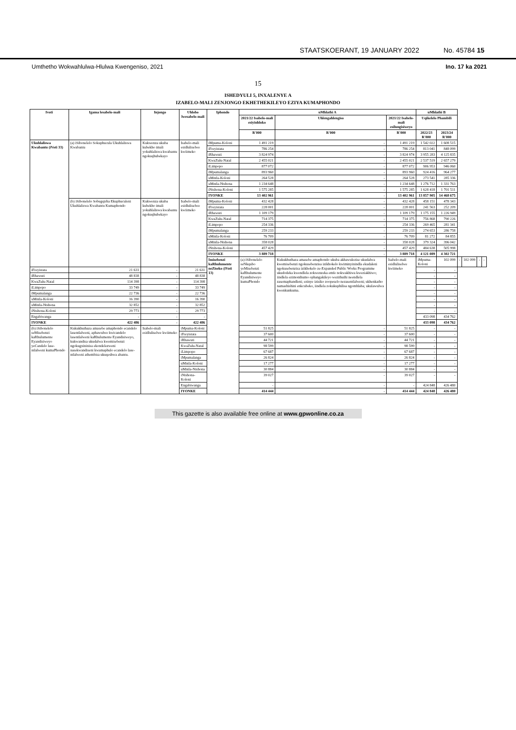STAATSKOERANT, 19 JANUARY 2022 No. 45784 15
Umthetho Wokwahlulwa-Hlulwa Kwengeniso, 2021 Ino. 17 ka 2021
15
ISHEDYULI 5, INXALENYE A
IZABELO-MALI ZENJONGO EKHETHEKILEYO EZIYA KUMAPHONDO
| Ivoti | Igama lesabelo-mali | Injongo | Uhlobo lwesabelo-mali | Iphondo | uMhlathi A | | | uMhlathi B | | | | | |
| --- | --- | --- | --- | --- | --- | --- | --- | --- | --- | --- | --- | --- | --- |
| | | | | | 2021/22 Isabelo-mali esiyinhloko | Uhlengahlengiso | 2021/22 Isabelo-mali esilungisiweyo | Uqikelelo Phambili | | | | | |
| | | | | | R'000 | R'000 | R'000 | 2022/23 R'000 | 2023/24 R'000 | | | | |
| Ukuhlaliswa Kwabantu (iVoti 33) | (a) iSibonelelo Sokuphucula Ukuhlaliswa Kwabantu | Kukwenza ukuba kubekho imali yokuhlaliswa kwabantu ngokuqhubekayo | Isabelo-mali esidluliselwe kwiimeko | iMpuma-Koloni | 1 491 219 | - | 1 491 219 | 1 542 022 | 1 608 515 | | | | |
| | | | | iFreyistata | 786 254 | - | 786 254 | 813 041 | 848 099 | | | | |
| | | | | iRhawuti | 3 824 974 | - | 3 824 974 | 3 955 283 | 4 125 835 | | | | |
| | | | | KwaZulu-Natal | 2 455 021 | - | 2 455 021 | 2 537 519 | 2 657 279 | | | | |
| | | | | iLimpopo | 877 072 | - | 877 072 | 906 953 | 946 060 | | | | |
| | | | | iMpumalanga | 893 960 | - | 893 960 | 924 416 | 964 277 | | | | |
| | | | | uMntla-Koloni | 264 528 | - | 264 528 | 273 541 | 285 336 | | | | |
| | | | | uMntla-Ntshona | 1 234 648 | - | 1 234 648 | 1 276 712 | 1 331 763 | | | | |
| | | | | iNtshona-Koloni | 1 575 285 | - | 1 575 285 | 1 628 418 | 1 701 511 | | | | |
| | | | | IYONKE | 13 402 961 | - | 13 402 961 | 13 857 905 | 14 468 675 | | | | |
| | (b) iSibonelelo Sobugqirha Ekuphuculeni Ukuhlaliswa Kwabantu Kumaphondo | Kukwenza ukuba kubekho imali yokuhlaliswa kwabantu ngokuqhubekayo | Isabelo-mali esidluliselwe kwiimeko | iMpuma-Koloni | 432 428 | - | 432 428 | 458 151 | 478 343 | | | | |
| | | | | iFreyistata | 228 001 | - | 228 001 | 241 563 | 252 209 | | | | |
| | | | | iRhawuti | 1 109 179 | - | 1 109 179 | 1 175 155 | 1 226 949 | | | | |
| | | | | KwaZulu-Natal | 714 375 | - | 714 375 | 756 868 | 790 226 | | | | |
| | | | | iLimpopo | 254 336 | - | 254 336 | 269 465 | 281 341 | | | | |
| | | | | iMpumalanga | 259 233 | - | 259 233 | 274 653 | 286 758 | | | | |
| | | | | uMntla-Koloni | 76 709 | - | 76 709 | 81 272 | 84 855 | | | | |
| | | | | uMntla-Ntshona | 358 028 | - | 358 028 | 379 324 | 396 042 | | | | |
| | | | | iNtshona-Koloni | 457 429 | - | 457 429 | 484 638 | 505 998 | | | | |
| | | | | IYONKE | 3 889 718 | - | 3 889 718 | 4 121 089 | 4 302 721 | | | | |
| | | | | Imisebenzi kaRhulumente neZiseko (iVoti 13) | (a) iSibonelelo seNkqubo yeMisebenzi kaRhulumente Eyandisiweyo kumaPhondo | Kukukhuthaza amasebe amaphondo ukuba akhawulezise ukudalwa kwemisebenzi ngokusebenzisa izikhokelo kwiminyinindla ekudaleni ngokusebenzisa izikhokelo ze-Expanded Public Works Programme ukudodeka kwendlela zokwenzeka emfe nokwakhiwa kweziakhiwo; iindlela ezimonthumo ophangakileyo wezithuthi neendlela zasemaphandleni; ezinye izisiko zoopeselo nezasentlalweni; ukhenkatho namashishini enkcubeko, iindlela zokukuphilisa ngomhlaba; ukulawulwa kwenkunkuma. | Isabelo-mali esidluliselwe kwiimeko | iMpuma-Koloni | 102 099 | - | 102 099 | - | - |
| iFreyistata | 21 631 | - | 21 631 | | | | | - | - | | | | |
| iRhawuti | 48 838 | - | 48 838 | | | | | - | - | | | | |
| KwaZulu-Natal | 114 398 | - | 114 398 | | | | | - | - | | | | |
| iLimpopo | 33 749 | - | 33 749 | | | | | - | - | | | | |
| iMpumalanga | 22 736 | - | 22 736 | | | | | - | - | | | | |
| uMntla-Koloni | 16 390 | - | 16 390 | | | | | - | - | | | | |
| uMntla-Ntshona | 32 852 | - | 32 852 | | | | | - | - | | | | |
| iNtshona-Koloni | 29 773 | - | 29 773 | | | | | - | - | | | | |
| Engabiwanga | - | - | - | | | | | 433 098 | 434 762 | | | | |
| IYONKE | 422 486 | - | 422 486 | | | | | 433 098 | 434 762 | | | | |
| (b) iSibonelelo seMisebenzi kaRhulumente Eyandisiweyo yeCandelo lase-ntlalweni kumaPhondo | Kukukhuthaza amasebe amaphondo ecandelo lasentlalweni, aphawulwe kwicandelo lasentlalweni kaRhulumente Eyandisiweyo, kukwandisa ukudalwa kwemisebenzi ngokugxininisa ekondelezweni nasekwandiseni kwamaphulo ecandelo lase-ntlalweni athembisa ukuqeshwa abantu. | Isabelo-mali esidluliselwe kwiimeko | iMpuma-Koloni | | 51 825 | - | 51 825 | - | - | | | | |
| | | | iFreyistata | | 37 600 | - | 37 600 | - | - | | | | |
| | | | iRhawuti | | 44 721 | - | 44 721 | - | - | | | | |
| | | | KwaZulu-Natal | | 98 599 | - | 98 599 | - | - | | | | |
| | | | iLimpopo | | 67 687 | - | 67 687 | - | - | | | | |
| | | | iMpumalanga | | 26 824 | - | 26 824 | - | - | | | | |
| | | | uMntla-Koloni | | 17 277 | - | 17 277 | - | - | | | | |
| | | | uMntla-Ntshona | | 30 884 | - | 30 884 | - | - | | | | |
| | | | iNtshona-Koloni | | 39 027 | - | 39 027 | - | - | | | | |
| | | | Engabiwanga | | - | - | - | 424 848 | 426 480 | | | | |
| | | | IYONKE | | 414 444 | - | 414 444 | 424 848 | 426 480 | | | | |
This gazette is also available free online at www.gpwonline.co.za